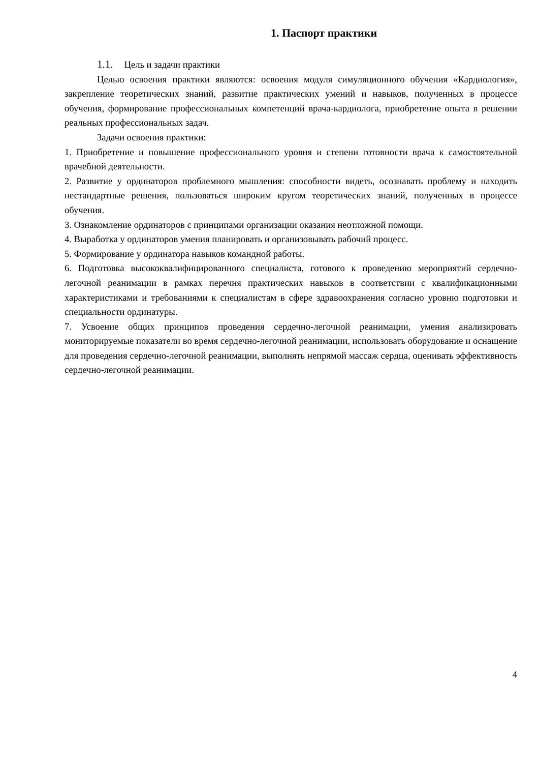1. Паспорт практики
1.1. Цель и задачи практики
Целью освоения практики являются: освоения модуля симуляционного обучения «Кардиология», закрепление теоретических знаний, развитие практических умений и навыков, полученных в процессе обучения, формирование профессиональных компетенций врача-кардиолога, приобретение опыта в решении реальных профессиональных задач.
Задачи освоения практики:
1. Приобретение и повышение профессионального уровня и степени готовности врача к самостоятельной врачебной деятельности.
2. Развитие у ординаторов проблемного мышления: способности видеть, осознавать проблему и находить нестандартные решения, пользоваться широким кругом теоретических знаний, полученных в процессе обучения.
3. Ознакомление ординаторов с принципами организации оказания неотложной помощи.
4. Выработка у ординаторов умения планировать и организовывать рабочий процесс.
5. Формирование у ординатора навыков командной работы.
6. Подготовка высококвалифицированного специалиста, готового к проведению мероприятий сердечно-легочной реанимации в рамках перечня практических навыков в соответствии с квалификационными характеристиками и требованиями к специалистам в сфере здравоохранения согласно уровню подготовки и специальности ординатуры.
7. Усвоение общих принципов проведения сердечно-легочной реанимации, умения анализировать мониторируемые показатели во время сердечно-легочной реанимации, использовать оборудование и оснащение для проведения сердечно-легочной реанимации, выполнять непрямой массаж сердца, оценивать эффективность сердечно-легочной реанимации.
4